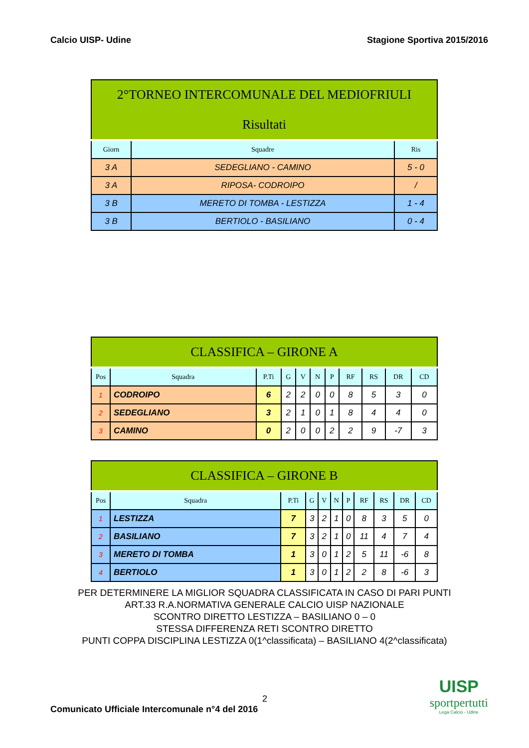Calcio UISP- Udine Stagione Sportiva 2015/2016
| 2°TORNEO INTERCOMUNALE DEL MEDIOFRIULI Risultati | | |
| Giorn | Squadre | Ris |
| 3 A | SEDEGLIANO - CAMINO | 5 - 0 |
| 3 A | RIPOSA- CODROIPO | / |
| 3 B | MERETO DI TOMBA - LESTIZZA | 1 - 4 |
| 3 B | BERTIOLO - BASILIANO | 0 - 4 |
| CLASSIFICA – GIRONE A | | | | | | | | | | |
| Pos | Squadra | P.Ti | G | V | N | P | RF | RS | DR | CD |
| 1 | CODROIPO | 6 | 2 | 2 | 0 | 0 | 8 | 5 | 3 | 0 |
| 2 | SEDEGLIANO | 3 | 2 | 1 | 0 | 1 | 8 | 4 | 4 | 0 |
| 3 | CAMINO | 0 | 2 | 0 | 0 | 2 | 2 | 9 | -7 | 3 |
| CLASSIFICA – GIRONE B | | | | | | | | | | |
| Pos | Squadra | P.Ti | G | V | N | P | RF | RS | DR | CD |
| 1 | LESTIZZA | 7 | 3 | 2 | 1 | 0 | 8 | 3 | 5 | 0 |
| 2 | BASILIANO | 7 | 3 | 2 | 1 | 0 | 11 | 4 | 7 | 4 |
| 3 | MERETO DI TOMBA | 1 | 3 | 0 | 1 | 2 | 5 | 11 | -6 | 8 |
| 4 | BERTIOLO | 1 | 3 | 0 | 1 | 2 | 2 | 8 | -6 | 3 |
PER DETERMINERE LA MIGLIOR SQUADRA CLASSIFICATA IN CASO DI PARI PUNTI
ART.33 R.A.NORMATIVA GENERALE CALCIO UISP NAZIONALE
SCONTRO DIRETTO LESTIZZA – BASILIANO 0 – 0
STESSA DIFFERENZA RETI SCONTRO DIRETTO
PUNTI COPPA DISCIPLINA LESTIZZA 0(1^classificata) – BASILIANO 4(2^classificata)
2
Comunicato Ufficiale Intercomunale n°4 del 2016
UISP
sportpertutti
Lega Calcio - Udine